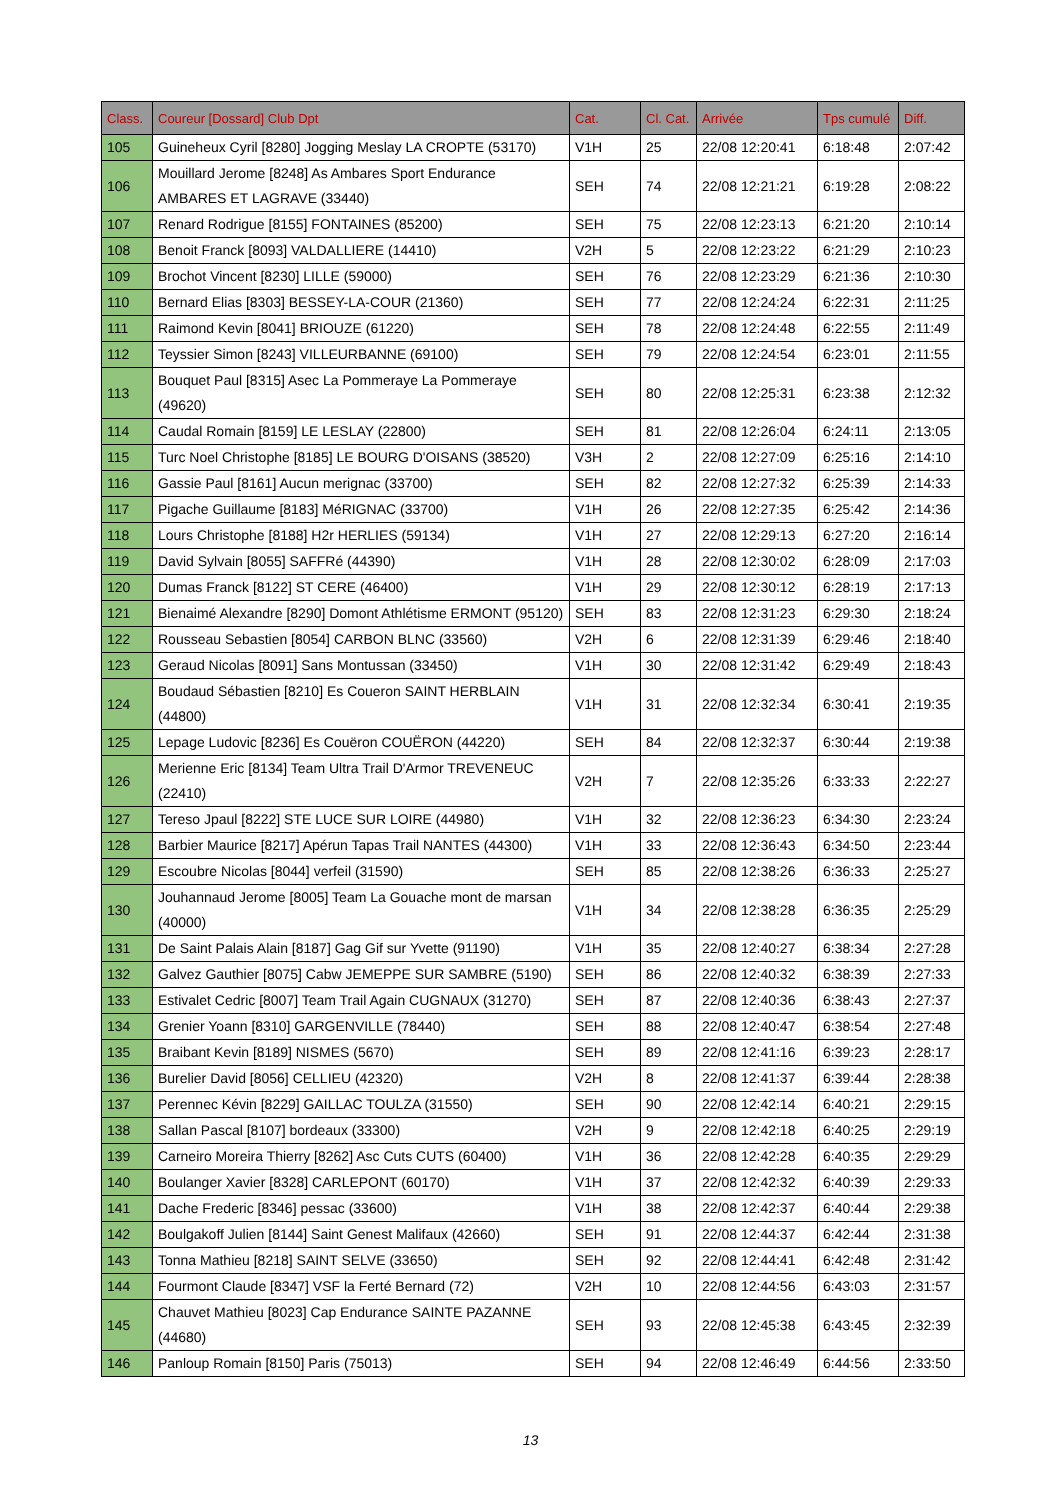| Class. | Coureur [Dossard] Club Dpt | Cat. | Cl. Cat. | Arrivée | Tps cumulé | Diff. |
| --- | --- | --- | --- | --- | --- | --- |
| 105 | Guineheux Cyril [8280] Jogging Meslay LA CROPTE (53170) | V1H | 25 | 22/08 12:20:41 | 6:18:48 | 2:07:42 |
| 106 | Mouillard Jerome [8248] As Ambares Sport Endurance AMBARES ET LAGRAVE (33440) | SEH | 74 | 22/08 12:21:21 | 6:19:28 | 2:08:22 |
| 107 | Renard Rodrigue [8155] FONTAINES (85200) | SEH | 75 | 22/08 12:23:13 | 6:21:20 | 2:10:14 |
| 108 | Benoit Franck [8093] VALDALLIERE (14410) | V2H | 5 | 22/08 12:23:22 | 6:21:29 | 2:10:23 |
| 109 | Brochot Vincent [8230] LILLE (59000) | SEH | 76 | 22/08 12:23:29 | 6:21:36 | 2:10:30 |
| 110 | Bernard Elias [8303] BESSEY-LA-COUR (21360) | SEH | 77 | 22/08 12:24:24 | 6:22:31 | 2:11:25 |
| 111 | Raimond Kevin [8041] BRIOUZE (61220) | SEH | 78 | 22/08 12:24:48 | 6:22:55 | 2:11:49 |
| 112 | Teyssier Simon [8243] VILLEURBANNE (69100) | SEH | 79 | 22/08 12:24:54 | 6:23:01 | 2:11:55 |
| 113 | Bouquet Paul [8315] Asec La Pommeraye La Pommeraye (49620) | SEH | 80 | 22/08 12:25:31 | 6:23:38 | 2:12:32 |
| 114 | Caudal Romain [8159] LE LESLAY (22800) | SEH | 81 | 22/08 12:26:04 | 6:24:11 | 2:13:05 |
| 115 | Turc Noel Christophe [8185] LE BOURG D'OISANS (38520) | V3H | 2 | 22/08 12:27:09 | 6:25:16 | 2:14:10 |
| 116 | Gassie Paul [8161] Aucun merignac (33700) | SEH | 82 | 22/08 12:27:32 | 6:25:39 | 2:14:33 |
| 117 | Pigache Guillaume [8183] MéRIGNAC (33700) | V1H | 26 | 22/08 12:27:35 | 6:25:42 | 2:14:36 |
| 118 | Lours Christophe [8188] H2r HERLIES (59134) | V1H | 27 | 22/08 12:29:13 | 6:27:20 | 2:16:14 |
| 119 | David Sylvain [8055] SAFFRé (44390) | V1H | 28 | 22/08 12:30:02 | 6:28:09 | 2:17:03 |
| 120 | Dumas Franck [8122] ST CERE (46400) | V1H | 29 | 22/08 12:30:12 | 6:28:19 | 2:17:13 |
| 121 | Bienaimé Alexandre [8290] Domont Athlétisme ERMONT (95120) | SEH | 83 | 22/08 12:31:23 | 6:29:30 | 2:18:24 |
| 122 | Rousseau Sebastien [8054] CARBON BLNC (33560) | V2H | 6 | 22/08 12:31:39 | 6:29:46 | 2:18:40 |
| 123 | Geraud Nicolas [8091] Sans Montussan (33450) | V1H | 30 | 22/08 12:31:42 | 6:29:49 | 2:18:43 |
| 124 | Boudaud Sébastien [8210] Es Coueron SAINT HERBLAIN (44800) | V1H | 31 | 22/08 12:32:34 | 6:30:41 | 2:19:35 |
| 125 | Lepage Ludovic [8236] Es Couëron COUËRON (44220) | SEH | 84 | 22/08 12:32:37 | 6:30:44 | 2:19:38 |
| 126 | Merienne Eric [8134] Team Ultra Trail D'Armor TREVENEUC (22410) | V2H | 7 | 22/08 12:35:26 | 6:33:33 | 2:22:27 |
| 127 | Tereso Jpaul [8222] STE LUCE SUR LOIRE (44980) | V1H | 32 | 22/08 12:36:23 | 6:34:30 | 2:23:24 |
| 128 | Barbier Maurice [8217] Apérun Tapas Trail NANTES (44300) | V1H | 33 | 22/08 12:36:43 | 6:34:50 | 2:23:44 |
| 129 | Escoubre Nicolas [8044] verfeil (31590) | SEH | 85 | 22/08 12:38:26 | 6:36:33 | 2:25:27 |
| 130 | Jouhannaud Jerome [8005] Team La Gouache mont de marsan (40000) | V1H | 34 | 22/08 12:38:28 | 6:36:35 | 2:25:29 |
| 131 | De Saint Palais Alain [8187] Gag Gif sur Yvette (91190) | V1H | 35 | 22/08 12:40:27 | 6:38:34 | 2:27:28 |
| 132 | Galvez Gauthier [8075] Cabw JEMEPPE SUR SAMBRE (5190) | SEH | 86 | 22/08 12:40:32 | 6:38:39 | 2:27:33 |
| 133 | Estivalet Cedric [8007] Team Trail Again CUGNAUX (31270) | SEH | 87 | 22/08 12:40:36 | 6:38:43 | 2:27:37 |
| 134 | Grenier Yoann [8310] GARGENVILLE (78440) | SEH | 88 | 22/08 12:40:47 | 6:38:54 | 2:27:48 |
| 135 | Braibant Kevin [8189] NISMES (5670) | SEH | 89 | 22/08 12:41:16 | 6:39:23 | 2:28:17 |
| 136 | Burelier David [8056] CELLIEU (42320) | V2H | 8 | 22/08 12:41:37 | 6:39:44 | 2:28:38 |
| 137 | Perennec Kévin [8229] GAILLAC TOULZA (31550) | SEH | 90 | 22/08 12:42:14 | 6:40:21 | 2:29:15 |
| 138 | Sallan Pascal [8107] bordeaux (33300) | V2H | 9 | 22/08 12:42:18 | 6:40:25 | 2:29:19 |
| 139 | Carneiro Moreira Thierry [8262] Asc Cuts CUTS (60400) | V1H | 36 | 22/08 12:42:28 | 6:40:35 | 2:29:29 |
| 140 | Boulanger Xavier [8328] CARLEPONT (60170) | V1H | 37 | 22/08 12:42:32 | 6:40:39 | 2:29:33 |
| 141 | Dache Frederic [8346] pessac (33600) | V1H | 38 | 22/08 12:42:37 | 6:40:44 | 2:29:38 |
| 142 | Boulgakoff Julien [8144] Saint Genest Malifaux (42660) | SEH | 91 | 22/08 12:44:37 | 6:42:44 | 2:31:38 |
| 143 | Tonna Mathieu [8218] SAINT SELVE (33650) | SEH | 92 | 22/08 12:44:41 | 6:42:48 | 2:31:42 |
| 144 | Fourmont Claude [8347] VSF la Ferté Bernard (72) | V2H | 10 | 22/08 12:44:56 | 6:43:03 | 2:31:57 |
| 145 | Chauvet Mathieu [8023] Cap Endurance SAINTE PAZANNE (44680) | SEH | 93 | 22/08 12:45:38 | 6:43:45 | 2:32:39 |
| 146 | Panloup Romain [8150] Paris (75013) | SEH | 94 | 22/08 12:46:49 | 6:44:56 | 2:33:50 |
13